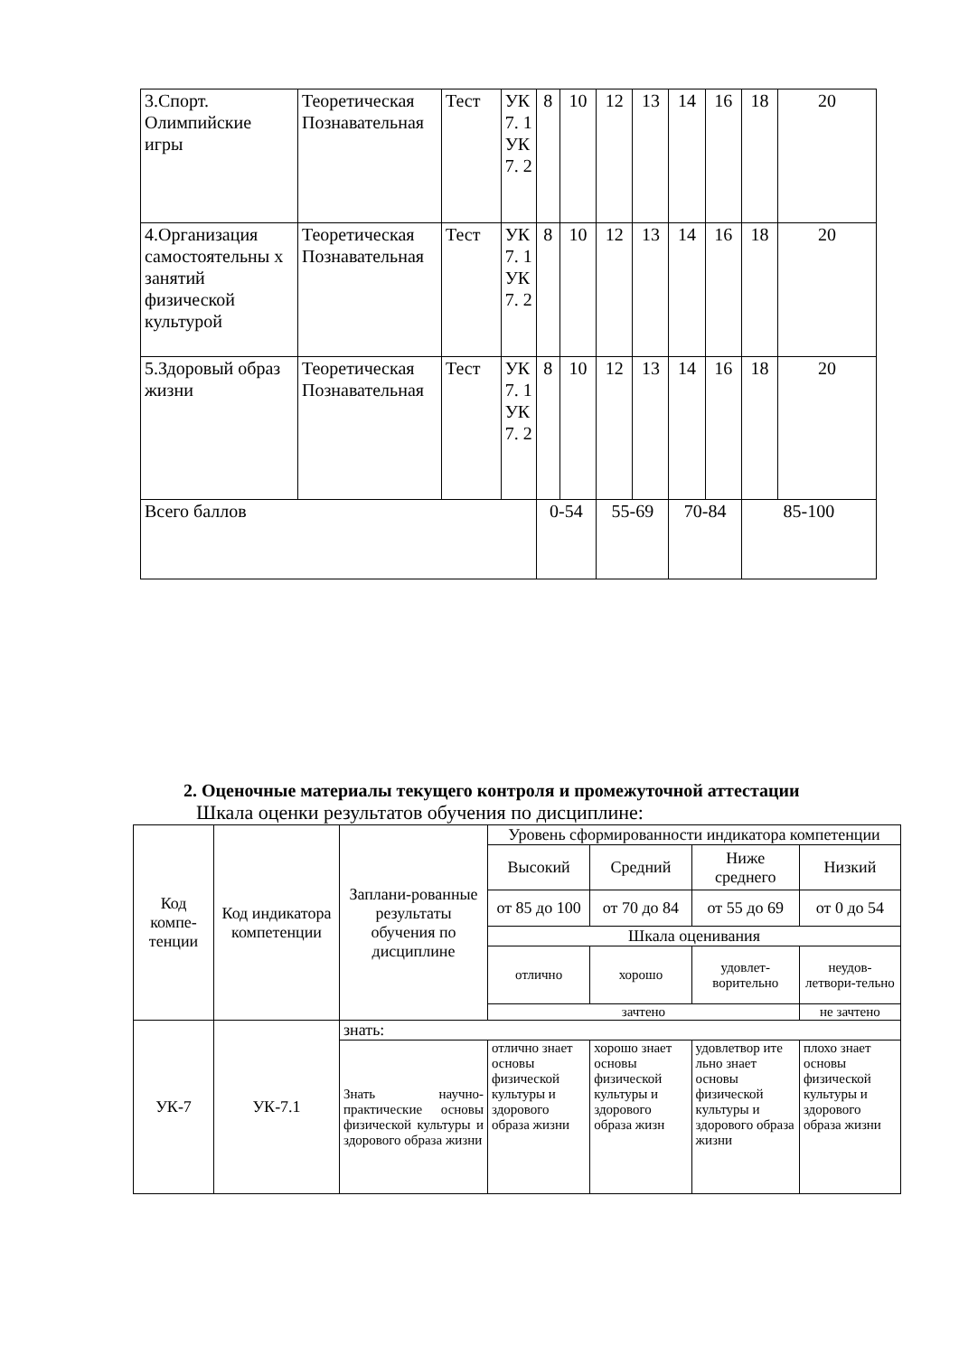| 3.Спорт. Олимпийские игры | Теоретическая Познавательная | Тест | УК 7. 1 УК 7. 2 | 8 | 10 | 12 | 13 | 14 | 16 | 18 | 20 |
| 4.Организация самостоятельны х занятий физической культурой | Теоретическая Познавательная | Тест | УК 7. 1 УК 7. 2 | 8 | 10 | 12 | 13 | 14 | 16 | 18 | 20 |
| 5.Здоровый образ жизни | Теоретическая Познавательная | Тест | УК 7. 1 УК 7. 2 | 8 | 10 | 12 | 13 | 14 | 16 | 18 | 20 |
| Всего баллов | | | | 0-54 | | 55-69 | | 70-84 | | 85-100 | |
2. Оценочные материалы текущего контроля и промежуточной аттестации
Шкала оценки результатов обучения по дисциплине:
| Код компе-тенции | Код индикатора компетенции | Заплани-рованные результаты обучения по дисциплине | Уровень сформированности индикатора компетенции | | | |
| | | | Высокий | Средний | Ниже среднего | Низкий |
| | | | от 85 до 100 | от 70 до 84 | от 55 до 69 | от 0 до 54 |
| | | | Шкала оценивания | | | |
| | | | отлично | хорошо | удовлет-ворительно | неудов-летвори-тельно |
| | | | зачтено | | | не зачтено |
| УК-7 | УК-7.1 | знать: | | | | |
| | | Знать научно-практические основы физической культуры и здорового образа жизни | отлично знает основы физической культуры и здорового образа жизни | хорошо знает основы физической культуры и здорового образа жизн | удовлетвор ите льно знает основы физической культуры и здорового образа жизни | плохо знает основы физической культуры и здорового образа жизни |